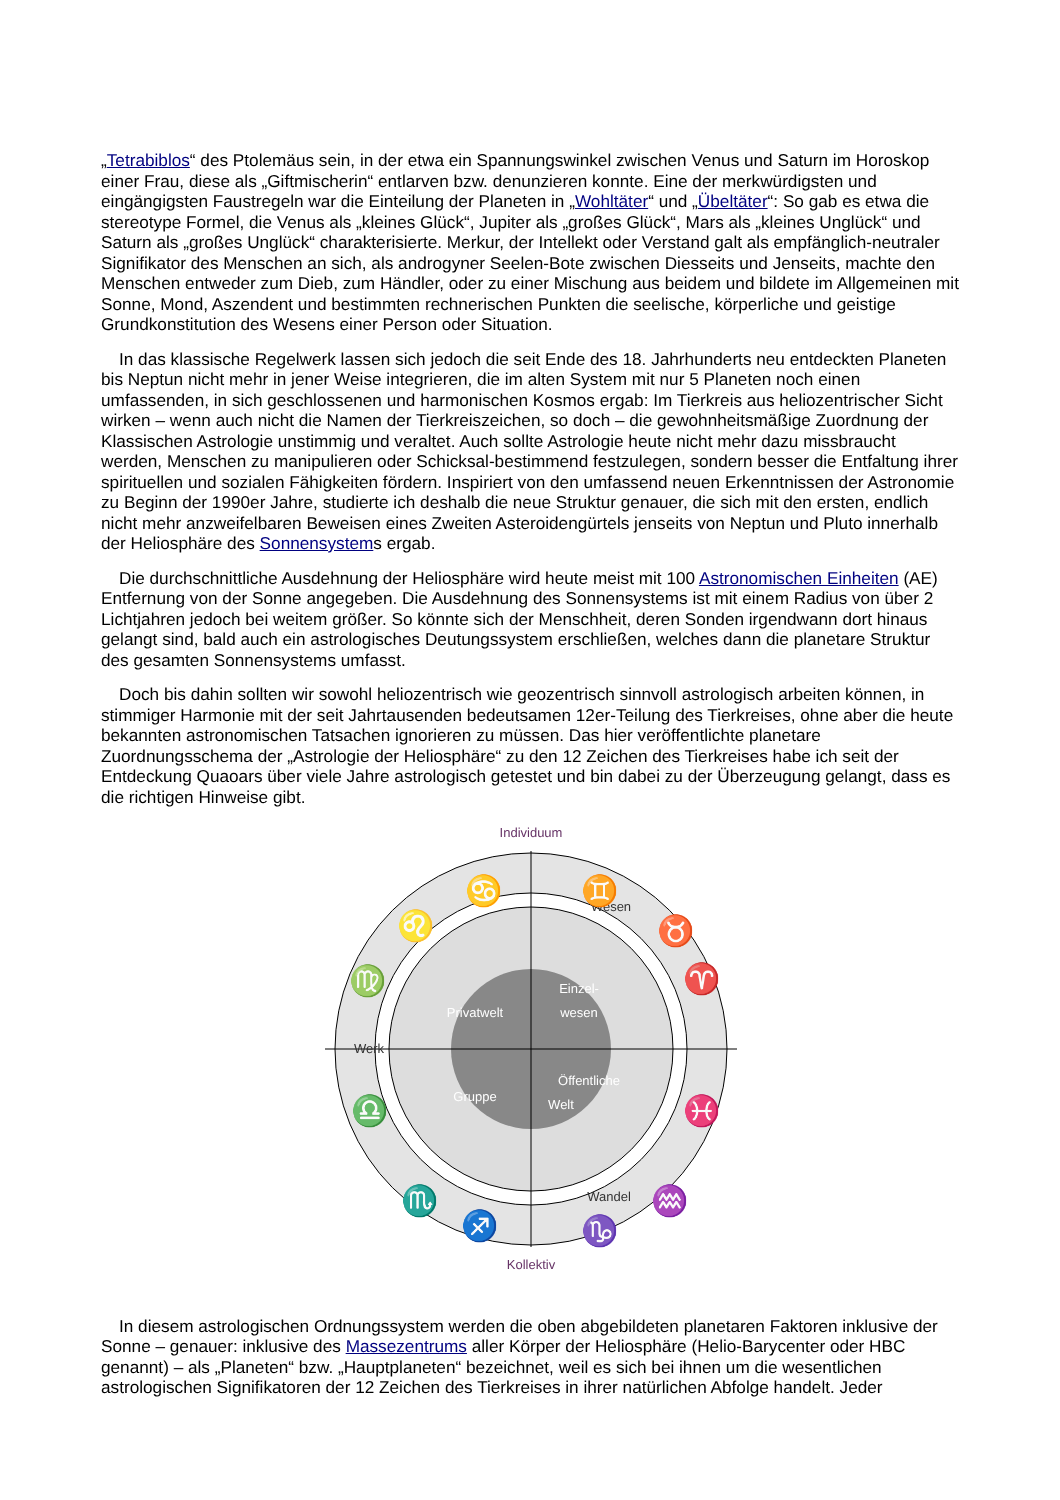„Tetrabiblos“ des Ptolemäus sein, in der etwa ein Spannungswinkel zwischen Venus und Saturn im Horoskop einer Frau, diese als „Giftmischerin“ entlarven bzw. denunzieren konnte. Eine der merkwürdigsten und eingängigsten Faustregeln war die Einteilung der Planeten in „Wohltäter“ und „Übeltäter“: So gab es etwa die stereotype Formel, die Venus als „kleines Glück“, Jupiter als „großes Glück“, Mars als „kleines Unglück“ und Saturn als „großes Unglück“ charakterisierte. Merkur, der Intellekt oder Verstand galt als empfänglich-neutraler Signifikator des Menschen an sich, als androgyner Seelen-Bote zwischen Diesseits und Jenseits, machte den Menschen entweder zum Dieb, zum Händler, oder zu einer Mischung aus beidem und bildete im Allgemeinen mit Sonne, Mond, Aszendent und bestimmten rechnerischen Punkten die seelische, körperliche und geistige Grundkonstitution des Wesens einer Person oder Situation.
In das klassische Regelwerk lassen sich jedoch die seit Ende des 18. Jahrhunderts neu entdeckten Planeten bis Neptun nicht mehr in jener Weise integrieren, die im alten System mit nur 5 Planeten noch einen umfassenden, in sich geschlossenen und harmonischen Kosmos ergab: Im Tierkreis aus heliozentrischer Sicht wirken – wenn auch nicht die Namen der Tierkreiszeichen, so doch – die gewohnheitsmäßige Zuordnung der Klassischen Astrologie unstimmig und veraltet. Auch sollte Astrologie heute nicht mehr dazu missbraucht werden, Menschen zu manipulieren oder Schicksal-bestimmend festzulegen, sondern besser die Entfaltung ihrer spirituellen und sozialen Fähigkeiten fördern. Inspiriert von den umfassend neuen Erkenntnissen der Astronomie zu Beginn der 1990er Jahre, studierte ich deshalb die neue Struktur genauer, die sich mit den ersten, endlich nicht mehr anzweifelbaren Beweisen eines Zweiten Asteroidengürtels jenseits von Neptun und Pluto innerhalb der Heliosphäre des Sonnensystems ergab.
Die durchschnittliche Ausdehnung der Heliosphäre wird heute meist mit 100 Astronomischen Einheiten (AE) Entfernung von der Sonne angegeben. Die Ausdehnung des Sonnensystems ist mit einem Radius von über 2 Lichtjahren jedoch bei weitem größer. So könnte sich der Menschheit, deren Sonden irgendwann dort hinaus gelangt sind, bald auch ein astrologisches Deutungssystem erschließen, welches dann die planetare Struktur des gesamten Sonnensystems umfasst.
Doch bis dahin sollten wir sowohl heliozentrisch wie geozentrisch sinnvoll astrologisch arbeiten können, in stimmiger Harmonie mit der seit Jahrtausenden bedeutsamen 12er-Teilung des Tierkreises, ohne aber die heute bekannten astronomischen Tatsachen ignorieren zu müssen. Das hier veröffentlichte planetare Zuordnungsschema der „Astrologie der Heliosphäre“ zu den 12 Zeichen des Tierkreises habe ich seit der Entdeckung Quaoars über viele Jahre astrologisch getestet und bin dabei zu der Überzeugung gelangt, dass es die richtigen Hinweise gibt.
Individuum
Kollektiv
Wesen
Werk
Wandel
Privatwelt
Einzel-
wesen
Gruppe
Öffentliche
Welt
♋
♊
♈
♍
♎
♓
♌
♉
♏
♒
♐
♑
In diesem astrologischen Ordnungssystem werden die oben abgebildeten planetaren Faktoren inklusive der Sonne – genauer: inklusive des Massezentrums aller Körper der Heliosphäre (Helio-Barycenter oder HBC genannt) – als „Planeten“ bzw. „Hauptplaneten“ bezeichnet, weil es sich bei ihnen um die wesentlichen astrologischen Signifikatoren der 12 Zeichen des Tierkreises in ihrer natürlichen Abfolge handelt. Jeder